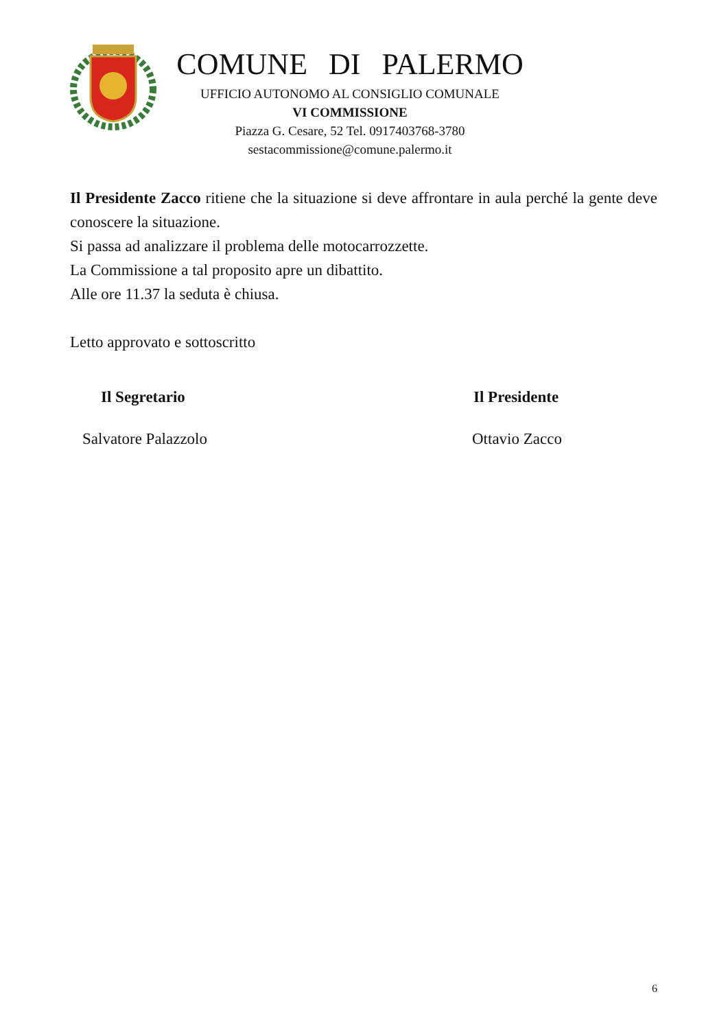COMUNE DI PALERMO
UFFICIO AUTONOMO AL CONSIGLIO COMUNALE
VI COMMISSIONE
Piazza G. Cesare, 52 Tel. 0917403768-3780
sestacommissione@comune.palermo.it
Il Presidente Zacco ritiene che la situazione si deve affrontare in aula perché la gente deve conoscere la situazione.
Si passa ad analizzare il problema delle motocarrozzette.
La Commissione a tal proposito apre un dibattito.
Alle ore 11.37 la seduta è chiusa.
Letto approvato e sottoscritto
Il Segretario
Salvatore Palazzolo
Il Presidente
Ottavio Zacco
6